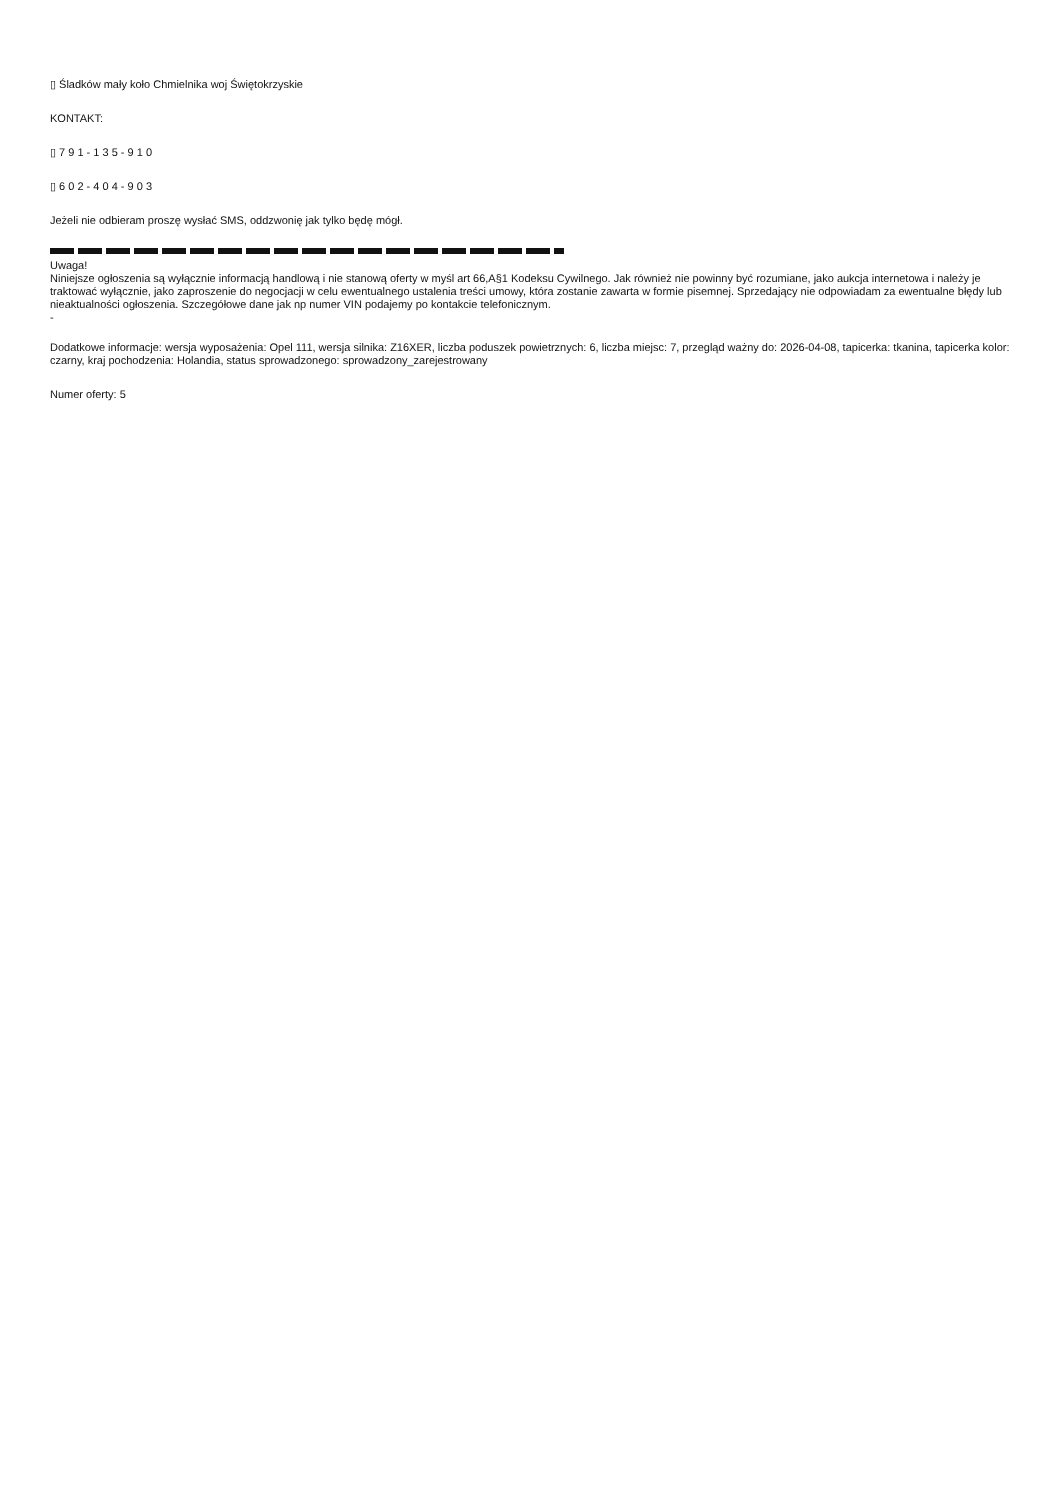▯ Śladków mały koło Chmielnika woj Świętokrzyskie
KONTAKT:
▯ 7 9 1 - 1 3 5 - 9 1 0
▯ 6 0 2 - 4 0 4 - 9 0 3
Jeżeli nie odbieram proszę wysłać SMS, oddzwonię jak tylko będę mógł.
Uwaga!
Niniejsze ogłoszenia są wyłącznie informacją handlową i nie stanową oferty w myśl art 66,A§1 Kodeksu Cywilnego. Jak również nie powinny być rozumiane, jako aukcja internetowa i należy je traktować wyłącznie, jako zaproszenie do negocjacji w celu ewentualnego ustalenia treści umowy, która zostanie zawarta w formie pisemnej. Sprzedający nie odpowiadam za ewentualne błędy lub nieaktualności ogłoszenia. Szczegółowe dane jak np numer VIN podajemy po kontakcie telefonicznym.
-
Dodatkowe informacje: wersja wyposażenia: Opel 111, wersja silnika: Z16XER, liczba poduszek powietrznych: 6, liczba miejsc: 7, przegląd ważny do: 2026-04-08, tapicerka: tkanina, tapicerka kolor: czarny, kraj pochodzenia: Holandia, status sprowadzonego: sprowadzony_zarejestrowany
Numer oferty: 5